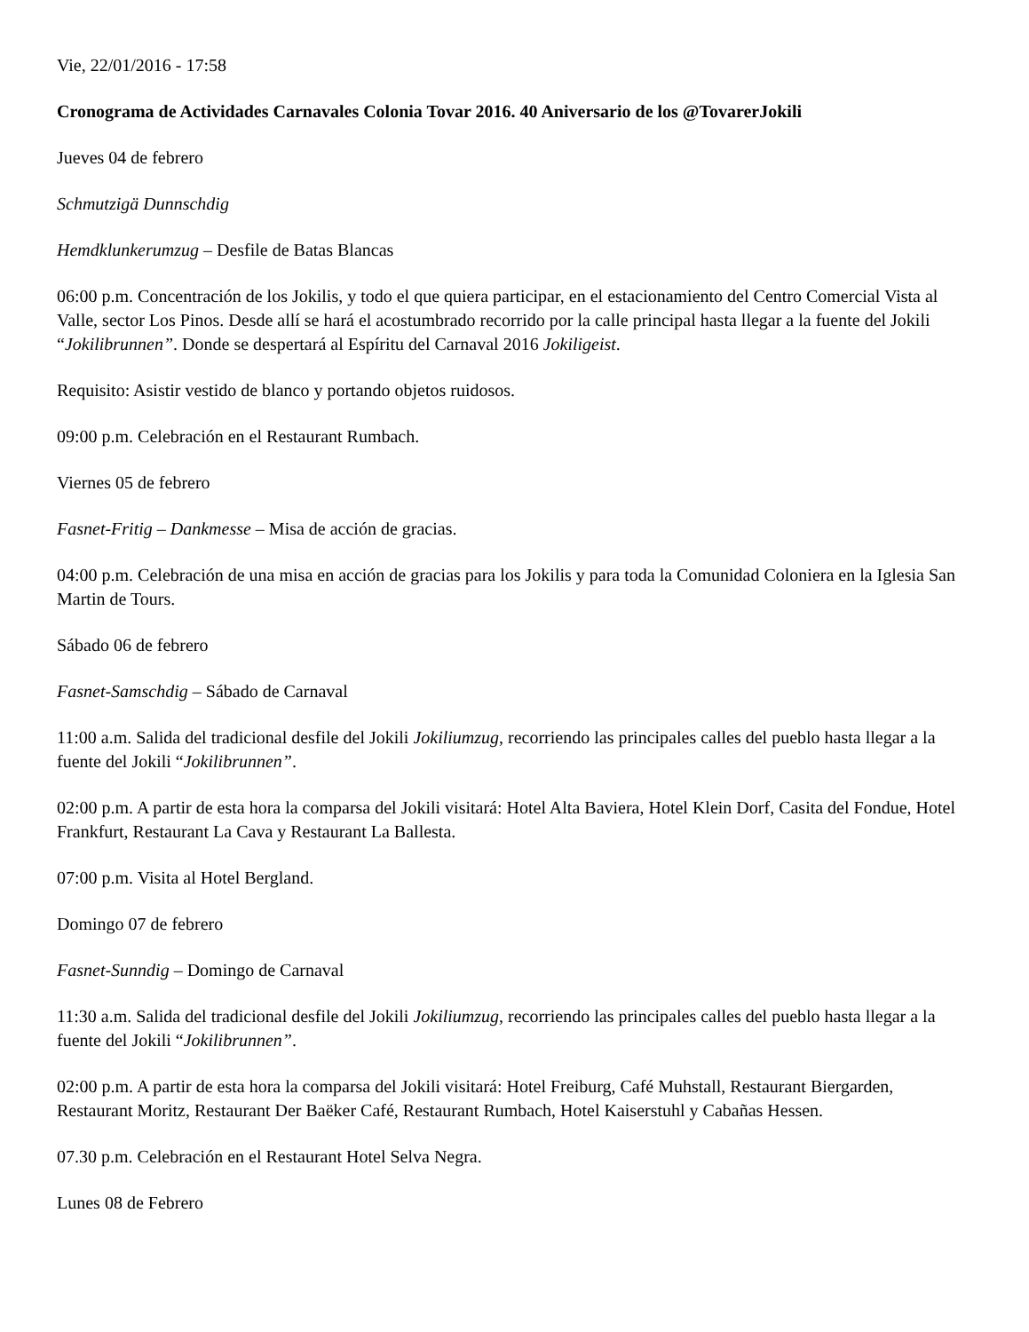Vie, 22/01/2016 - 17:58
Cronograma de Actividades Carnavales Colonia Tovar 2016. 40 Aniversario de los @TovarerJokili
Jueves 04 de febrero
Schmutzigä Dunnschdig
Hemdklunkerumzug – Desfile de Batas Blancas
06:00 p.m. Concentración de los Jokilis, y todo el que quiera participar, en el estacionamiento del Centro Comercial Vista al Valle, sector Los Pinos. Desde allí se hará el acostumbrado recorrido por la calle principal hasta llegar a la fuente del Jokili “Jokilibrunnen”. Donde se despertará al Espíritu del Carnaval 2016 Jokiligeist.
Requisito: Asistir vestido de blanco y portando objetos ruidosos.
09:00 p.m. Celebración en el Restaurant Rumbach.
Viernes 05 de febrero
Fasnet-Fritig – Dankmesse – Misa de acción de gracias.
04:00 p.m. Celebración de una misa en acción de gracias para los Jokilis y para toda la Comunidad Coloniera en la Iglesia San Martin de Tours.
Sábado 06 de febrero
Fasnet-Samschdig – Sábado de Carnaval
11:00 a.m. Salida del tradicional desfile del Jokili Jokiliumzug, recorriendo las principales calles del pueblo hasta llegar a la fuente del Jokili “Jokilibrunnen”.
02:00 p.m. A partir de esta hora la comparsa del Jokili visitará: Hotel Alta Baviera, Hotel Klein Dorf, Casita del Fondue, Hotel Frankfurt, Restaurant La Cava y Restaurant La Ballesta.
07:00 p.m. Visita al Hotel Bergland.
Domingo 07 de febrero
Fasnet-Sunndig – Domingo de Carnaval
11:30 a.m. Salida del tradicional desfile del Jokili Jokiliumzug, recorriendo las principales calles del pueblo hasta llegar a la fuente del Jokili “Jokilibrunnen”.
02:00 p.m. A partir de esta hora la comparsa del Jokili visitará: Hotel Freiburg, Café Muhstall, Restaurant Biergarden, Restaurant Moritz, Restaurant Der Baëker Café, Restaurant Rumbach, Hotel Kaiserstuhl y Cabañas Hessen.
07.30 p.m. Celebración en el Restaurant Hotel Selva Negra.
Lunes 08 de Febrero